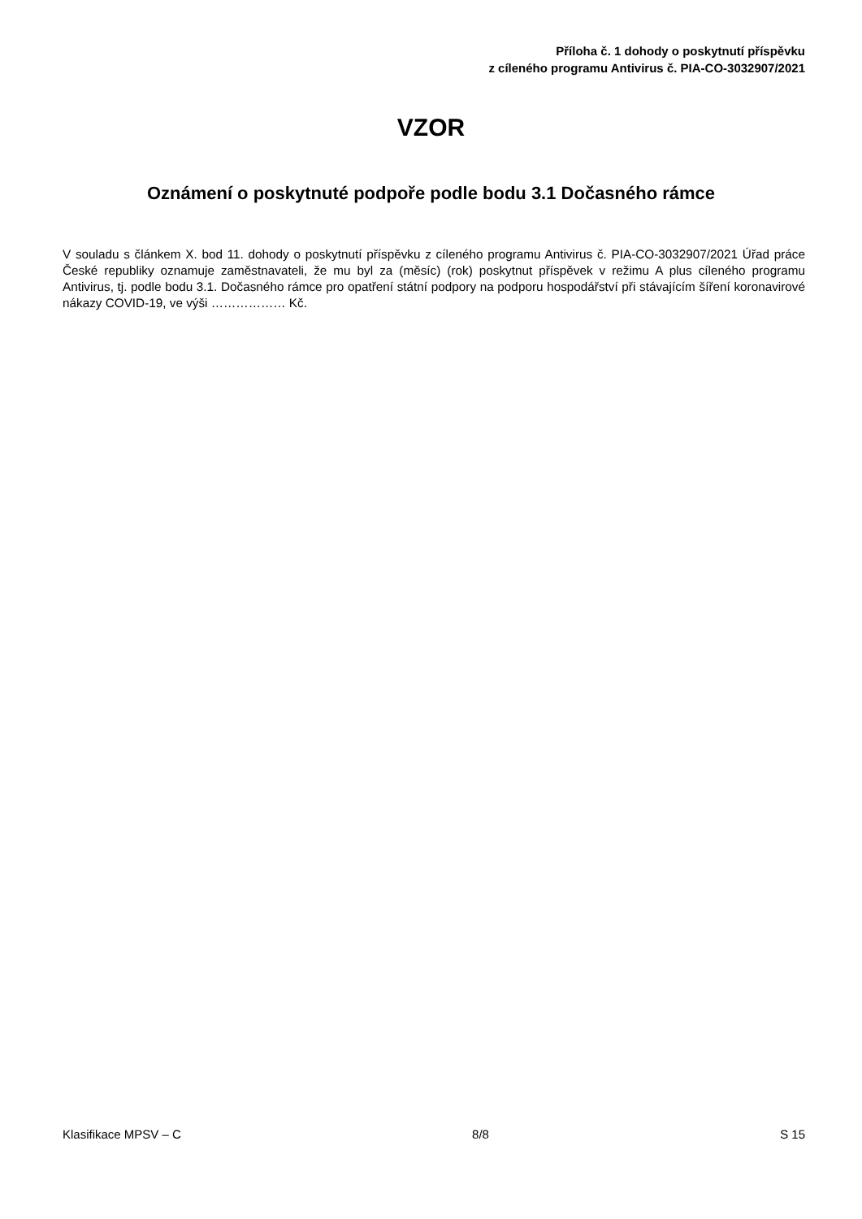Příloha č. 1 dohody o poskytnutí příspěvku
z cíleného programu Antivirus č. PIA-CO-3032907/2021
VZOR
Oznámení o poskytnuté podpoře podle bodu 3.1 Dočasného rámce
V souladu s článkem X. bod 11. dohody o poskytnutí příspěvku z cíleného programu Antivirus č. PIA-CO-3032907/2021 Úřad práce České republiky oznamuje zaměstnavateli, že mu byl za (měsíc) (rok) poskytnut příspěvek v režimu A plus cíleného programu Antivirus, tj. podle bodu 3.1. Dočasného rámce pro opatření státní podpory na podporu hospodářství při stávajícím šíření koronavirové nákazy COVID-19, ve výši ……………… Kč.
Klasifikace MPSV – C 8/8 S 15